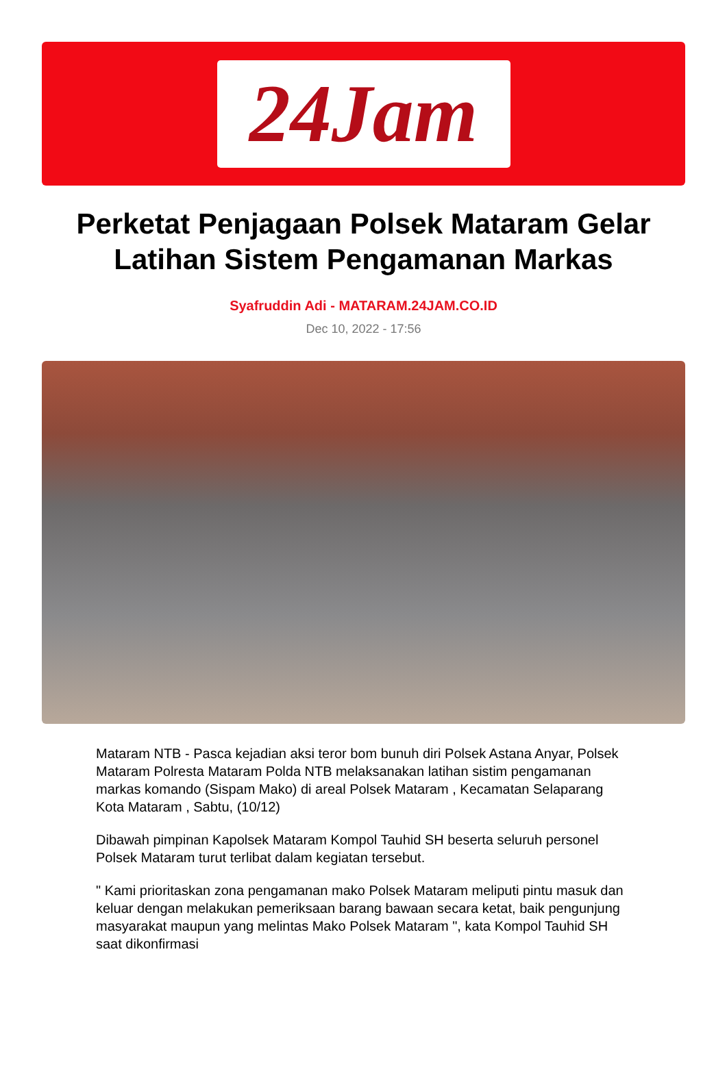24Jam
Perketat Penjagaan Polsek Mataram Gelar Latihan Sistem Pengamanan Markas
Syafruddin Adi - MATARAM.24JAM.CO.ID
Dec 10, 2022 - 17:56
Mataram NTB - Pasca kejadian aksi teror bom bunuh diri Polsek Astana Anyar, Polsek Mataram Polresta Mataram Polda NTB melaksanakan latihan sistim pengamanan markas komando (Sispam Mako) di areal Polsek Mataram , Kecamatan Selaparang Kota Mataram , Sabtu, (10/12)
Dibawah pimpinan Kapolsek Mataram Kompol Tauhid SH beserta seluruh personel Polsek Mataram turut terlibat dalam kegiatan tersebut.
" Kami prioritaskan zona pengamanan mako Polsek Mataram meliputi pintu masuk dan keluar dengan melakukan pemeriksaan barang bawaan secara ketat, baik pengunjung masyarakat maupun yang melintas Mako Polsek Mataram ", kata Kompol Tauhid SH saat dikonfirmasi